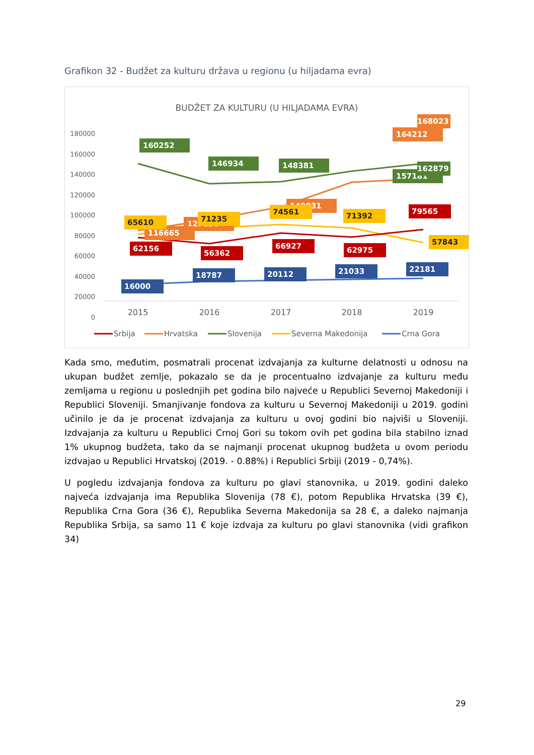Grafikon 32 - Budžet za kulturu država u regionu (u hiljadama evra)
BUDŽET ZA KULTURU (U HILJADAMA EVRA)
180000
160000
140000
120000
100000
80000
60000
40000
20000
0
2015
2016
2017
2018
2019
160252
146934
148381
157181
164212
127050
116665
140031
16000
18787
20112
21033
22181
62156
56362
66927
62975
79565
65610
71235
74561
71392
57843
168023
162879
Srbija
Hrvatska
Slovenija
Severna Makedonija
Crna Gora
Kada smo, međutim, posmatrali procenat izdvajanja za kulturne delatnosti u odnosu na ukupan budžet zemlje, pokazalo se da je procentualno izdvajanje za kulturu među zemljama u regionu u poslednjih pet godina bilo najveće u Republici Severnoj Makedoniji i Republici Sloveniji. Smanjivanje fondova za kulturu u Severnoj Makedoniji u 2019. godini učinilo je da je procenat izdvajanja za kulturu u ovoj godini bio najviši u Sloveniji. Izdvajanja za kulturu u Republici Crnoj Gori su tokom ovih pet godina bila stabilno iznad 1% ukupnog budžeta, tako da se najmanji procenat ukupnog budžeta u ovom periodu izdvajao u Republici Hrvatskoj (2019. - 0.88%) i Republici Srbiji (2019 - 0,74%).
U pogledu izdvajanja fondova za kulturu po glavi stanovnika, u 2019. godini daleko najveća izdvajanja ima Republika Slovenija (78 €), potom Republika Hrvatska (39 €), Republika Crna Gora (36 €), Republika Severna Makedonija sa 28 €, a daleko najmanja Republika Srbija, sa samo 11 € koje izdvaja za kulturu po glavi stanovnika (vidi grafikon 34)
29